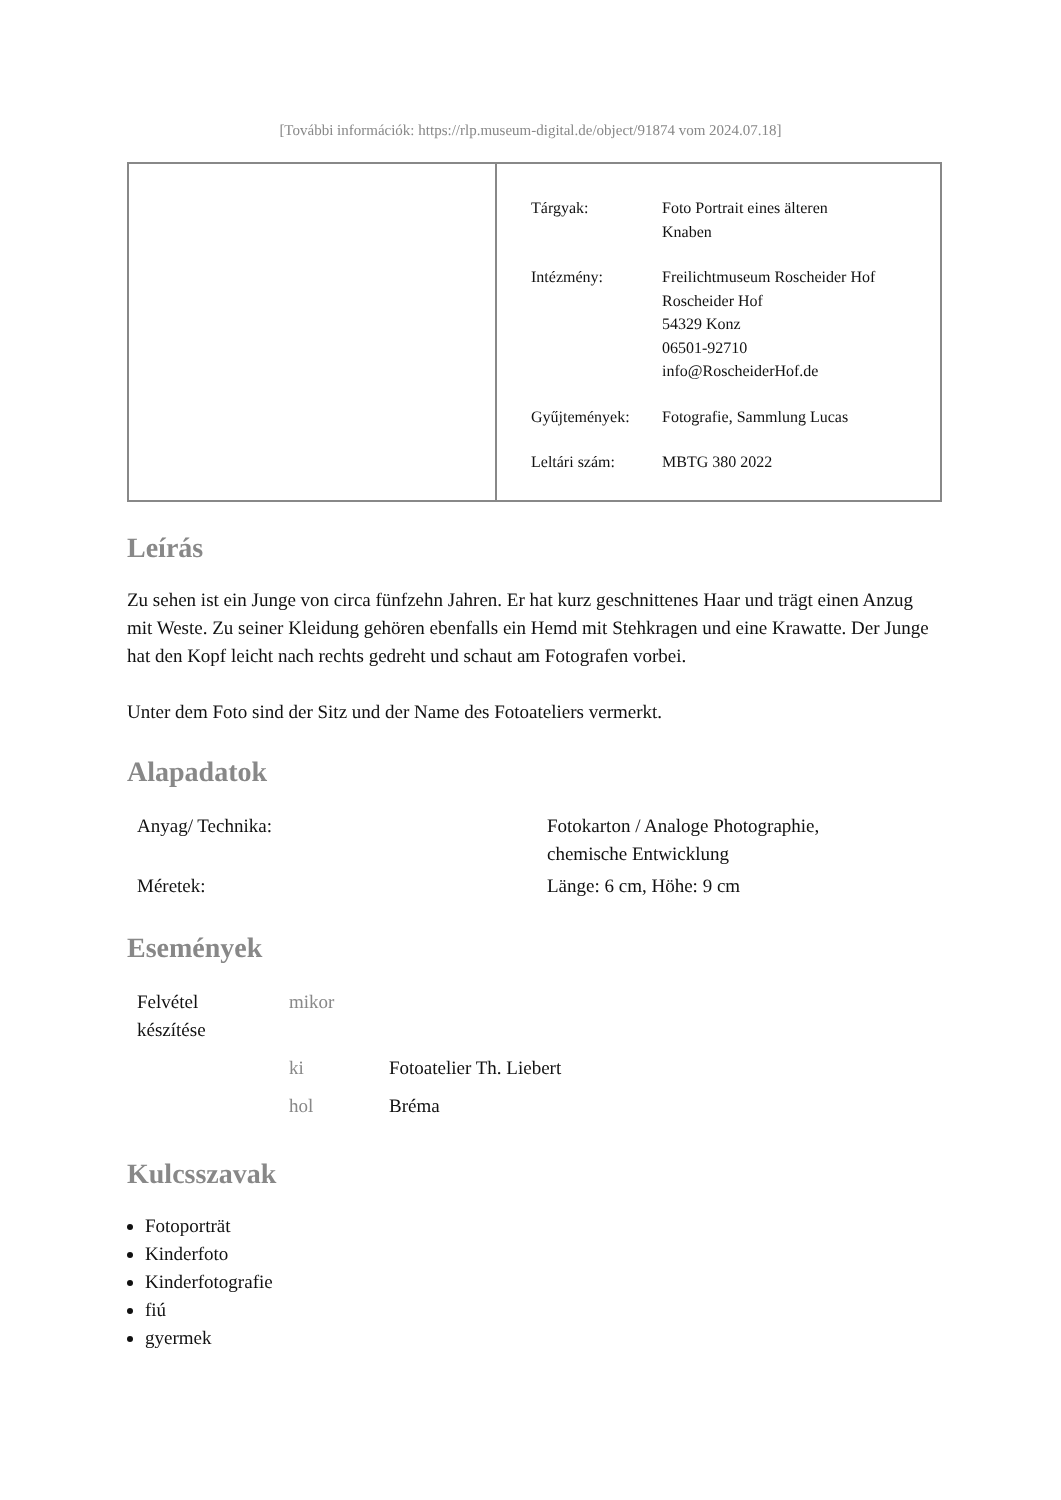[További információk: https://rlp.museum-digital.de/object/91874 vom 2024.07.18]
| Tárgyak: | Foto Portrait eines älteren Knaben |
| Intézmény: | Freilichtmuseum Roscheider Hof Roscheider Hof 54329 Konz 06501-92710 info@RoscheiderHof.de |
| Gyűjtemények: | Fotografie, Sammlung Lucas |
| Leltári szám: | MBTG 380 2022 |
Leírás
Zu sehen ist ein Junge von circa fünfzehn Jahren. Er hat kurz geschnittenes Haar und trägt einen Anzug mit Weste. Zu seiner Kleidung gehören ebenfalls ein Hemd mit Stehkragen und eine Krawatte. Der Junge hat den Kopf leicht nach rechts gedreht und schaut am Fotografen vorbei.
Unter dem Foto sind der Sitz und der Name des Fotoateliers vermerkt.
Alapadatok
| Anyag/ Technika: | Fotokarton / Analoge Photographie, chemische Entwicklung |
| Méretek: | Länge: 6 cm, Höhe: 9 cm |
Események
| Felvétel készítése | mikor | |
| | ki | Fotoatelier Th. Liebert |
| | hol | Bréma |
Kulcsszavak
Fotoporträt
Kinderfoto
Kinderfotografie
fiú
gyermek